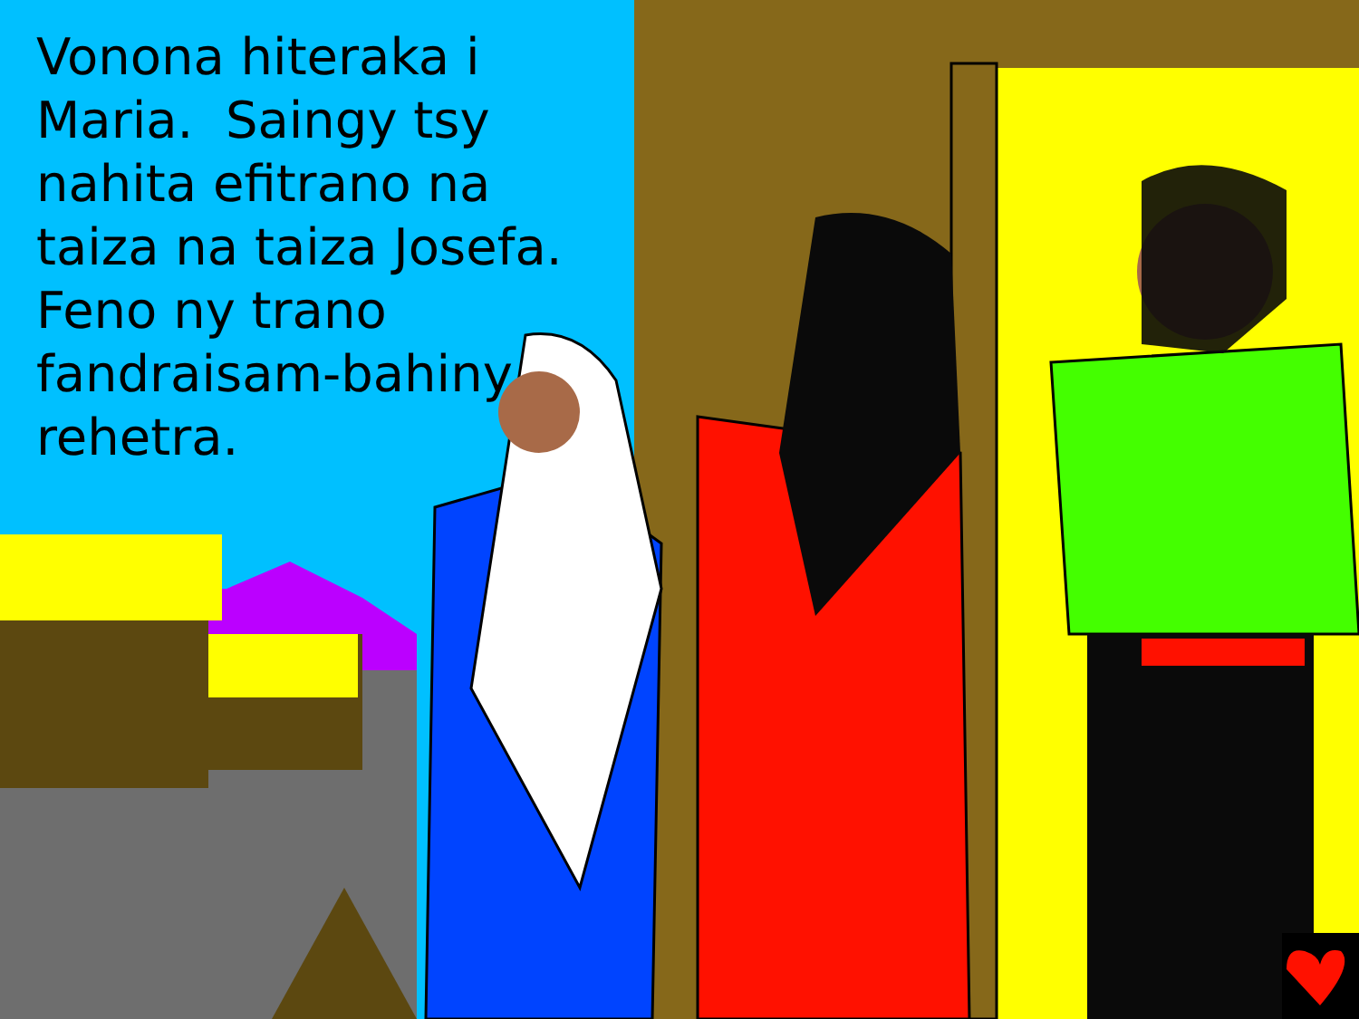Vonona hiteraka i Maria. Saingy tsy nahita efitrano na taiza na taiza Josefa. Feno ny trano fandraisam-bahiny rehetra.